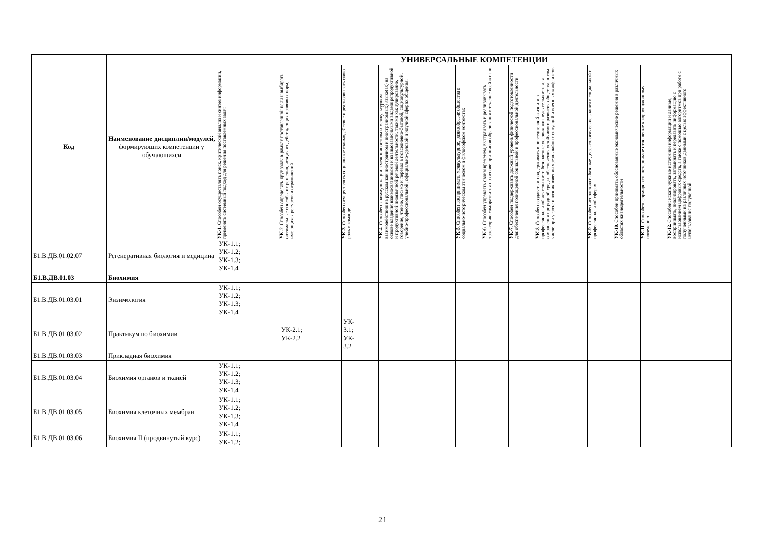| Код | Наименование дисциплин/модулей, формирующих компетенции у обучающихся | УНИВЕРСАЛЬНЫЕ КОМПЕТЕНЦИИ | | | | | | | | | | | |
| --- | --- | --- | --- | --- | --- | --- | --- | --- | --- | --- | --- | --- | --- |
| | | УК-1 . Способен осуществлять поиск, критический анализ и синтез информации, применять системный подход для решения поставленных задач | УК-2 . Способен определять круг задач в рамках поставленной цели и выбирать оптимальные способы их решения, исходя из действующих правовых норм, имеющихся ресурсов и ограничений | УК-3 . Способен осуществлять социальное взаимодействие и реализовывать свою роль в команде | УК-4 . Способен к коммуникации в межличностном и межкультурном взаимодействии на русском как иностранном и иностранном(ых) языке(ах) на основе владения взаимосвязанными и взаимозависимыми видами репродуктивной и продуктивной иноязычной речевой деятельности, такими как аудирование, говорение, чтение, письмо и перевод в повседневно-бытовой, социокультурной, учебно-профессиональной, официально-деловой и научной сферах общения. | УК-5 . Способен воспринимать межкультурное, разнообразие общества в социально-историческом этическом и философском контекстах | УК-6 . Способен управлять своим временем, выстраивать и реализовывать траекторию саморазвития на основе принципов образования в течение всей жизни | УК-7 . Способен поддерживать должный уровень физической подготовленности для обеспечения полноценной социальной и профессиональной деятельности | УК-8 . Способен создавать и поддерживать в повседневной жизни и в профессиональной деятельности безопасные условия жизнедеятельности для сохранения природной среды, обеспечения устойчивого развития общества, в том числе при угрозе и возникновении чрезвычайных ситуаций и военных конфликтов | УК-9 . Способен использовать базовые дефектологические знания в социальной и профессиональной сферах | УК-10 . Способен принимать обоснованные экономические решения в различных областях жизнедеятельности | УК-11 . Способен формировать нетерпимое отношение к коррупционному поведению | УК-12. Способен: искать нужные источники информации и данные, воспринимать, анализировать, запоминать и передавать информацию с использованием цифровых средств, а также с помощью алгоритмов при работе с полученными из различных источников данными с целью эффективного использования полученной |
| Б1.В.ДВ.01.02.07 | Регенеративная биология и медицина | УК-1.1; УК-1.2; УК-1.3; УК-1.4 | | | | | | | | | | | |
| Б1.В.ДВ.01.03 | Биохимия | | | | | | | | | | | | |
| Б1.В.ДВ.01.03.01 | Энзимология | УК-1.1; УК-1.2; УК-1.3; УК-1.4 | | | | | | | | | | | |
| Б1.В.ДВ.01.03.02 | Практикум по биохимии | | УК-2.1; УК-2.2 | УК- 3.1; УК- 3.2 | | | | | | | | | |
| Б1.В.ДВ.01.03.03 | Прикладная биохимия | | | | | | | | | | | | |
| Б1.В.ДВ.01.03.04 | Биохимия органов и тканей | УК-1.1; УК-1.2; УК-1.3; УК-1.4 | | | | | | | | | | | |
| Б1.В.ДВ.01.03.05 | Биохимия клеточных мембран | УК-1.1; УК-1.2; УК-1.3; УК-1.4 | | | | | | | | | | | |
| Б1.В.ДВ.01.03.06 | Биохимия II (продвинутый курс) | УК-1.1; УК-1.2; | | | | | | | | | | | |
21